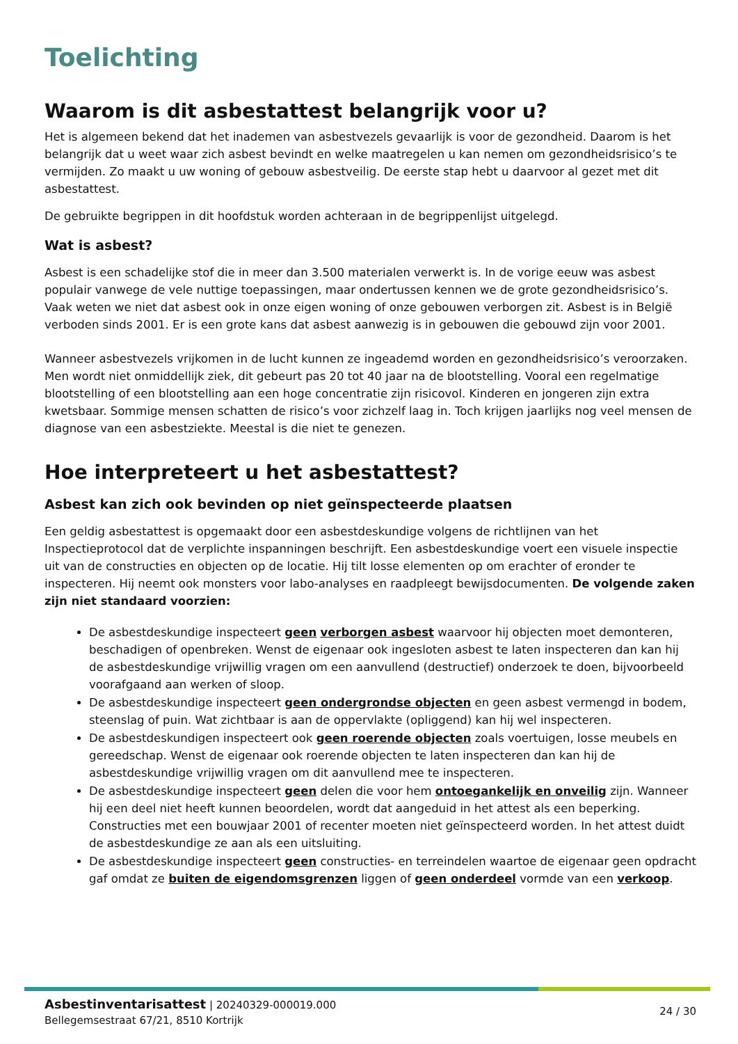Toelichting
Waarom is dit asbestattest belangrijk voor u?
Het is algemeen bekend dat het inademen van asbestvezels gevaarlijk is voor de gezondheid. Daarom is het belangrijk dat u weet waar zich asbest bevindt en welke maatregelen u kan nemen om gezondheidsrisico’s te vermijden. Zo maakt u uw woning of gebouw asbestveilig. De eerste stap hebt u daarvoor al gezet met dit asbestattest.
De gebruikte begrippen in dit hoofdstuk worden achteraan in de begrippenlijst uitgelegd.
Wat is asbest?
Asbest is een schadelijke stof die in meer dan 3.500 materialen verwerkt is. In de vorige eeuw was asbest populair vanwege de vele nuttige toepassingen, maar ondertussen kennen we de grote gezondheidsrisico’s. Vaak weten we niet dat asbest ook in onze eigen woning of onze gebouwen verborgen zit. Asbest is in België verboden sinds 2001. Er is een grote kans dat asbest aanwezig is in gebouwen die gebouwd zijn voor 2001.
Wanneer asbestvezels vrijkomen in de lucht kunnen ze ingeademd worden en gezondheidsrisico’s veroorzaken. Men wordt niet onmiddellijk ziek, dit gebeurt pas 20 tot 40 jaar na de blootstelling. Vooral een regelmatige blootstelling of een blootstelling aan een hoge concentratie zijn risicovol. Kinderen en jongeren zijn extra kwetsbaar. Sommige mensen schatten de risico’s voor zichzelf laag in. Toch krijgen jaarlijks nog veel mensen de diagnose van een asbestziekte. Meestal is die niet te genezen.
Hoe interpreteert u het asbestattest?
Asbest kan zich ook bevinden op niet geïnspecteerde plaatsen
Een geldig asbestattest is opgemaakt door een asbestdeskundige volgens de richtlijnen van het Inspectieprotocol dat de verplichte inspanningen beschrijft. Een asbestdeskundige voert een visuele inspectie uit van de constructies en objecten op de locatie. Hij tilt losse elementen op om erachter of eronder te inspecteren. Hij neemt ook monsters voor labo-analyses en raadpleegt bewijsdocumenten. De volgende zaken zijn niet standaard voorzien:
De asbestdeskundige inspecteert geen verborgen asbest waarvoor hij objecten moet demonteren, beschadigen of openbreken. Wenst de eigenaar ook ingesloten asbest te laten inspecteren dan kan hij de asbestdeskundige vrijwillig vragen om een aanvullend (destructief) onderzoek te doen, bijvoorbeeld voorafgaand aan werken of sloop.
De asbestdeskundige inspecteert geen ondergrondse objecten en geen asbest vermengd in bodem, steenslag of puin. Wat zichtbaar is aan de oppervlakte (opliggend) kan hij wel inspecteren.
De asbestdeskundigen inspecteert ook geen roerende objecten zoals voertuigen, losse meubels en gereedschap. Wenst de eigenaar ook roerende objecten te laten inspecteren dan kan hij de asbestdeskundige vrijwillig vragen om dit aanvullend mee te inspecteren.
De asbestdeskundige inspecteert geen delen die voor hem ontoegankelijk en onveilig zijn. Wanneer hij een deel niet heeft kunnen beoordelen, wordt dat aangeduid in het attest als een beperking. Constructies met een bouwjaar 2001 of recenter moeten niet geïnspecteerd worden. In het attest duidt de asbestdeskundige ze aan als een uitsluiting.
De asbestdeskundige inspecteert geen constructies- en terreindelen waartoe de eigenaar geen opdracht gaf omdat ze buiten de eigendomsgrenzen liggen of geen onderdeel vormde van een verkoop.
Asbestinventarisattest | 20240329-000019.000
Bellegemsestraat 67/21, 8510 Kortrijk
24 / 30